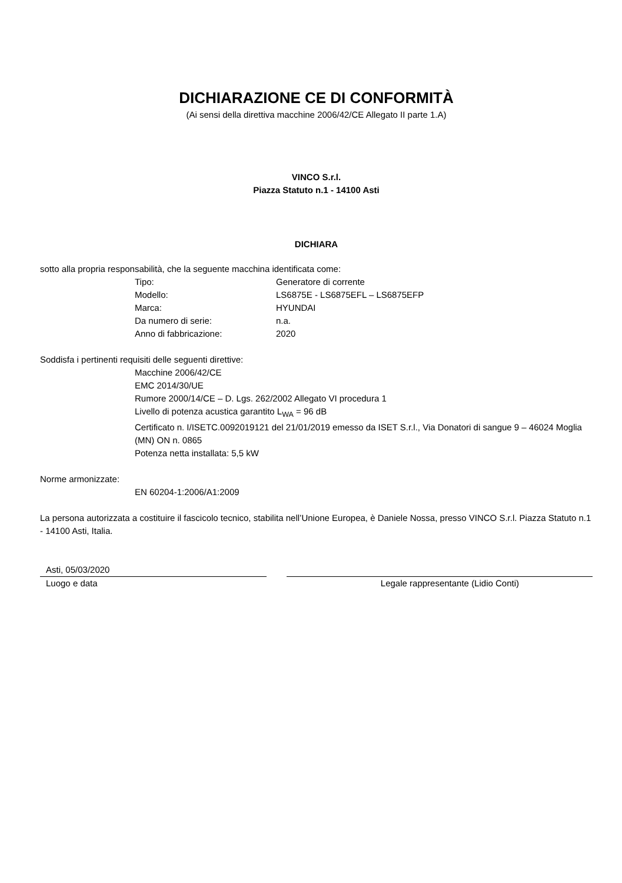DICHIARAZIONE CE DI CONFORMITÀ
(Ai sensi della direttiva macchine 2006/42/CE Allegato II parte 1.A)
VINCO S.r.l.
Piazza Statuto n.1 - 14100 Asti
DICHIARA
sotto alla propria responsabilità, che la seguente macchina identificata come:
Tipo: Generatore di corrente
Modello: LS6875E - LS6875EFL – LS6875EFP
Marca: HYUNDAI
Da numero di serie: n.a.
Anno di fabbricazione: 2020
Soddisfa i pertinenti requisiti delle seguenti direttive:
Macchine 2006/42/CE
EMC 2014/30/UE
Rumore 2000/14/CE – D. Lgs. 262/2002 Allegato VI procedura 1
Livello di potenza acustica garantito L<sub>WA</sub> = 96 dB
Certificato n. I/ISETC.0092019121 del 21/01/2019 emesso da ISET S.r.l., Via Donatori di sangue 9 – 46024 Moglia (MN) ON n. 0865
Potenza netta installata: 5,5 kW
Norme armonizzate:
EN 60204-1:2006/A1:2009
La persona autorizzata a costituire il fascicolo tecnico, stabilita nell’Unione Europea, è Daniele Nossa, presso VINCO S.r.l. Piazza Statuto n.1 - 14100 Asti, Italia.
Asti, 05/03/2020
Luogo e data Legale rappresentante (Lidio Conti)